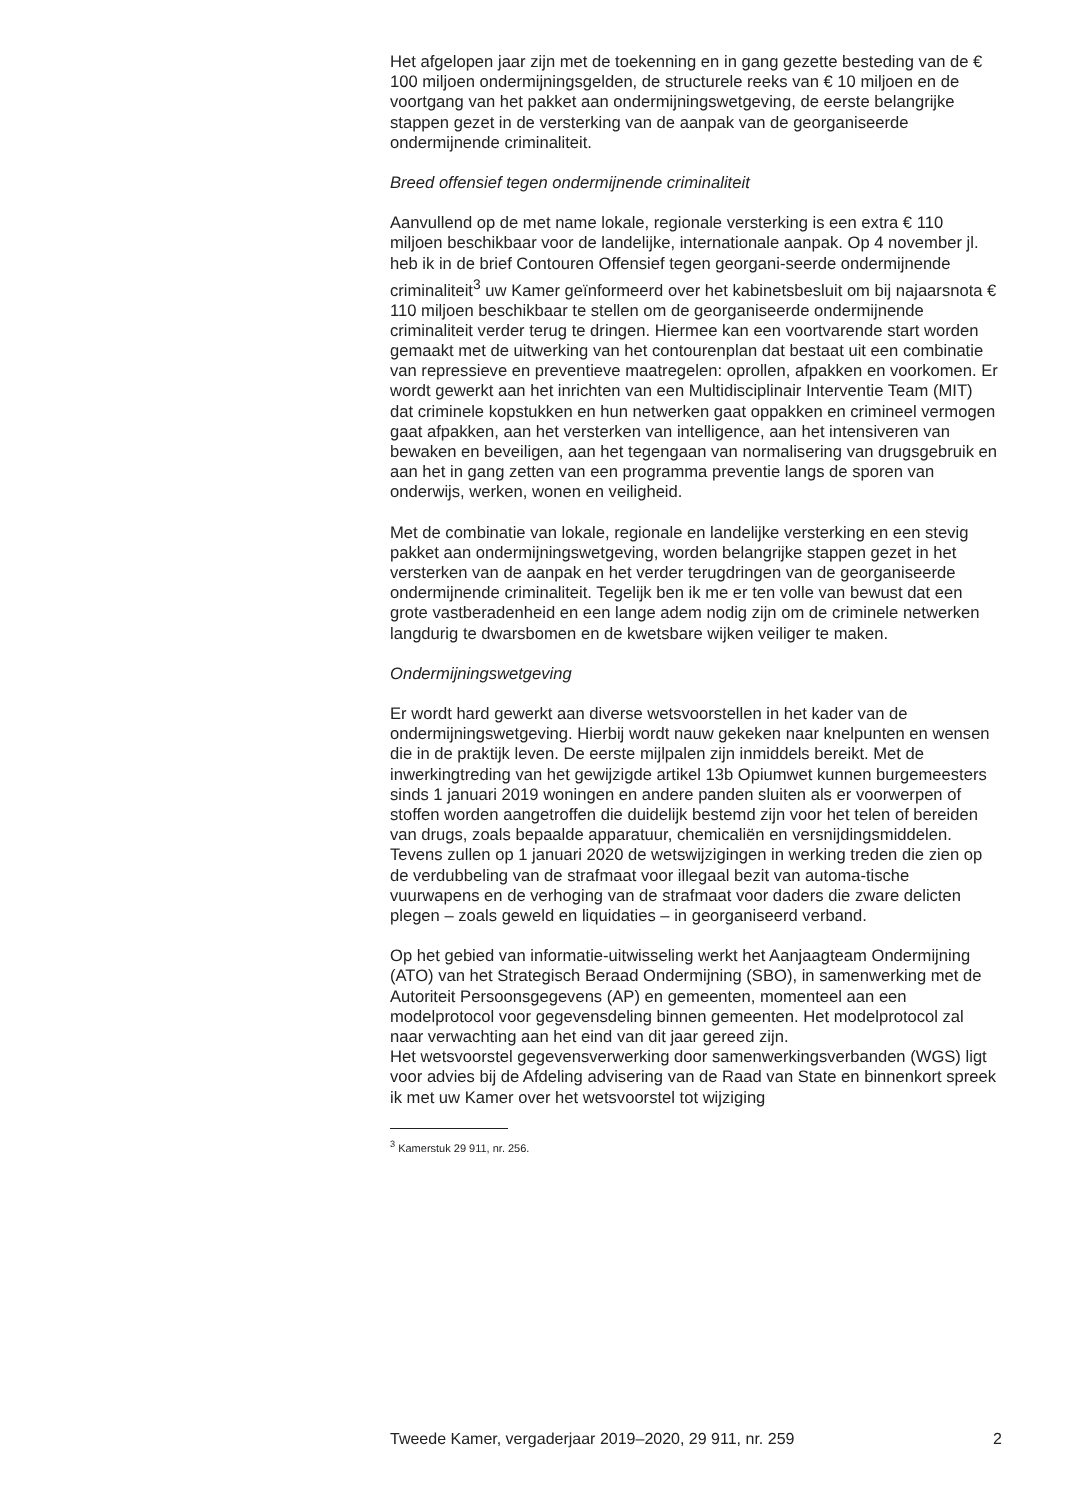Het afgelopen jaar zijn met de toekenning en in gang gezette besteding van de € 100 miljoen ondermijningsgelden, de structurele reeks van € 10 miljoen en de voortgang van het pakket aan ondermijningswetgeving, de eerste belangrijke stappen gezet in de versterking van de aanpak van de georganiseerde ondermijnende criminaliteit.
Breed offensief tegen ondermijnende criminaliteit
Aanvullend op de met name lokale, regionale versterking is een extra € 110 miljoen beschikbaar voor de landelijke, internationale aanpak. Op 4 november jl. heb ik in de brief Contouren Offensief tegen georgani-seerde ondermijnende criminaliteit<sup>3</sup> uw Kamer geïnformeerd over het kabinetsbesluit om bij najaarsnota € 110 miljoen beschikbaar te stellen om de georganiseerde ondermijnende criminaliteit verder terug te dringen. Hiermee kan een voortvarende start worden gemaakt met de uitwerking van het contourenplan dat bestaat uit een combinatie van repressieve en preventieve maatregelen: oprollen, afpakken en voorkomen. Er wordt gewerkt aan het inrichten van een Multidisciplinair Interventie Team (MIT) dat criminele kopstukken en hun netwerken gaat oppakken en crimineel vermogen gaat afpakken, aan het versterken van intelligence, aan het intensiveren van bewaken en beveiligen, aan het tegengaan van normalisering van drugsgebruik en aan het in gang zetten van een programma preventie langs de sporen van onderwijs, werken, wonen en veiligheid.
Met de combinatie van lokale, regionale en landelijke versterking en een stevig pakket aan ondermijningswetgeving, worden belangrijke stappen gezet in het versterken van de aanpak en het verder terugdringen van de georganiseerde ondermijnende criminaliteit. Tegelijk ben ik me er ten volle van bewust dat een grote vastberadenheid en een lange adem nodig zijn om de criminele netwerken langdurig te dwarsbomen en de kwetsbare wijken veiliger te maken.
Ondermijningswetgeving
Er wordt hard gewerkt aan diverse wetsvoorstellen in het kader van de ondermijningswetgeving. Hierbij wordt nauw gekeken naar knelpunten en wensen die in de praktijk leven. De eerste mijlpalen zijn inmiddels bereikt. Met de inwerkingtreding van het gewijzigde artikel 13b Opiumwet kunnen burgemeesters sinds 1 januari 2019 woningen en andere panden sluiten als er voorwerpen of stoffen worden aangetroffen die duidelijk bestemd zijn voor het telen of bereiden van drugs, zoals bepaalde apparatuur, chemicaliën en versnijdingsmiddelen.
Tevens zullen op 1 januari 2020 de wetswijzigingen in werking treden die zien op de verdubbeling van de strafmaat voor illegaal bezit van automa-tische vuurwapens en de verhoging van de strafmaat voor daders die zware delicten plegen – zoals geweld en liquidaties – in georganiseerd verband.
Op het gebied van informatie-uitwisseling werkt het Aanjaagteam Ondermijning (ATO) van het Strategisch Beraad Ondermijning (SBO), in samenwerking met de Autoriteit Persoonsgegevens (AP) en gemeenten, momenteel aan een modelprotocol voor gegevensdeling binnen gemeenten. Het modelprotocol zal naar verwachting aan het eind van dit jaar gereed zijn.
Het wetsvoorstel gegevensverwerking door samenwerkingsverbanden (WGS) ligt voor advies bij de Afdeling advisering van de Raad van State en binnenkort spreek ik met uw Kamer over het wetsvoorstel tot wijziging
<sup>3</sup> Kamerstuk 29 911, nr. 256.
Tweede Kamer, vergaderjaar 2019–2020, 29 911, nr. 259 2